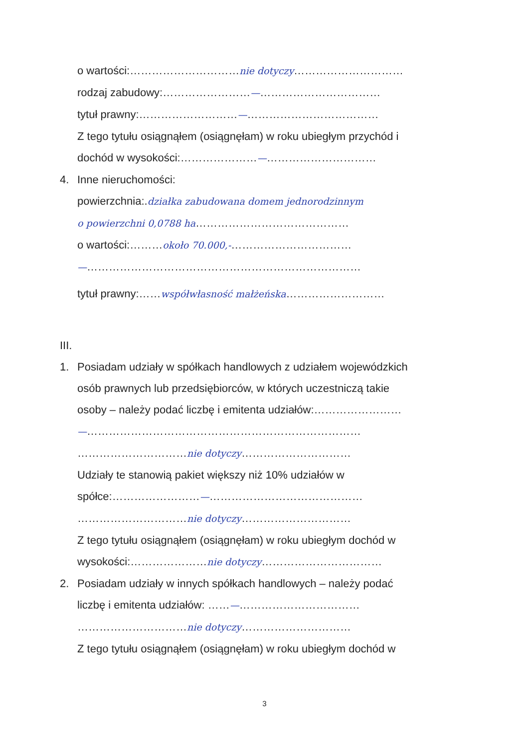o wartości:…………………………nie dotyczy…………………………
rodzaj zabudowy:……………………—……………………………
tytuł prawny:………………………—………………………………
Z tego tytułu osiągnąłem (osiągnęłam) w roku ubiegłym przychód i
dochód w wysokości:…………………—…………………………
4. Inne nieruchomości:
powierzchnia:.działka zabudowana domem jednorodzinnym
o powierzchni 0,0788 ha……………………………………
o wartości:………około 70.000,-……………………………
—…………………………………………………………………
tytuł prawny:……współwłasność małżeńska………………………
III.
1. Posiadam udziały w spółkach handlowych z udziałem wojewódzkich
osób prawnych lub przedsiębiorców, w których uczestniczą takie
osoby – należy podać liczbę i emitenta udziałów:……………………
—…………………………………………………………………
…………………………nie dotyczy…………………………
Udziały te stanowią pakiet większy niż 10% udziałów w
spółce:……………………—……………………………………
…………………………nie dotyczy…………………………
Z tego tytułu osiągnąłem (osiągnęłam) w roku ubiegłym dochód w
wysokości:…………………nie dotyczy……………………………
2. Posiadam udziały w innych spółkach handlowych – należy podać
liczbę i emitenta udziałów: ……—……………………………
…………………………nie dotyczy…………………………
Z tego tytułu osiągnąłem (osiągnęłam) w roku ubiegłym dochód w
3